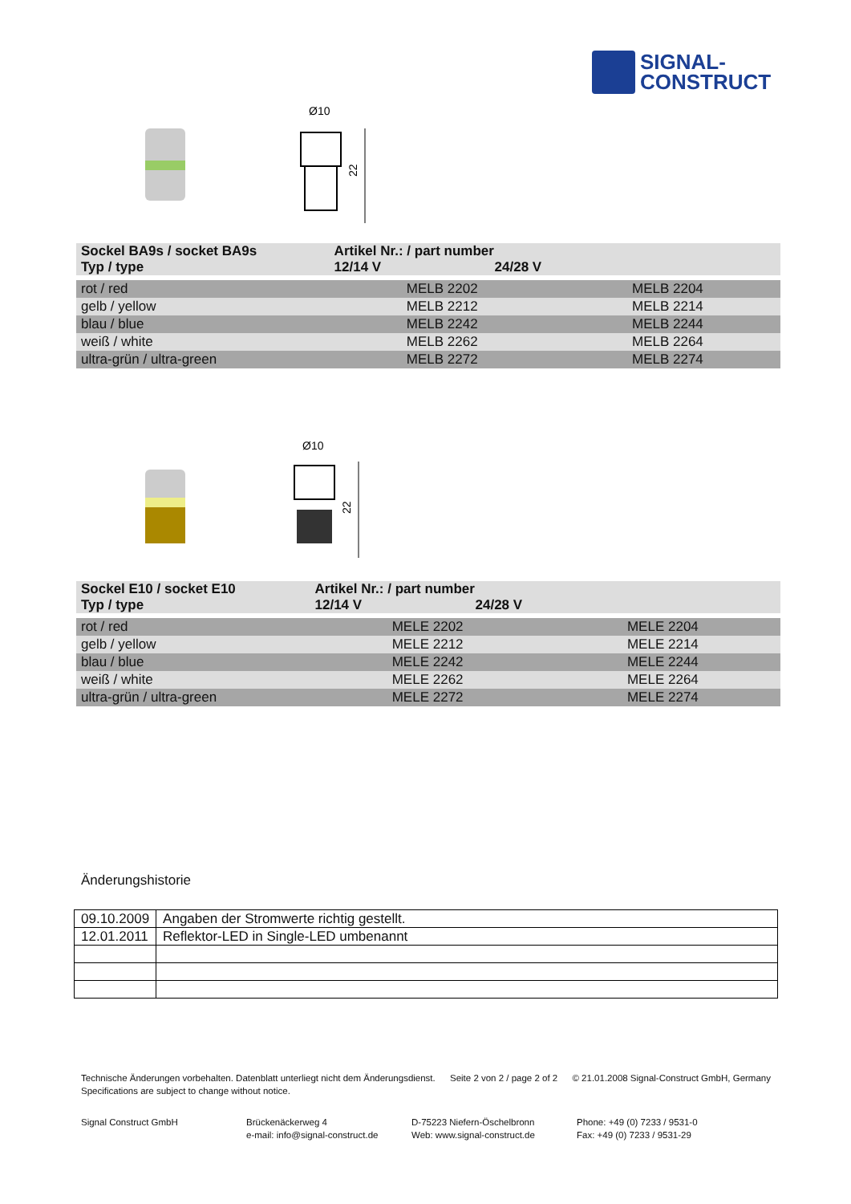SIGNAL-
CONSTRUCT
Ø10
22
| Sockel BA9s / socket BA9s Typ / type | Artikel Nr.: / part number 12/14 V 24/28 V | |
| --- | --- | --- |
| rot / red | MELB 2202 | MELB 2204 |
| gelb / yellow | MELB 2212 | MELB 2214 |
| blau / blue | MELB 2242 | MELB 2244 |
| weiß / white | MELB 2262 | MELB 2264 |
| ultra-grün / ultra-green | MELB 2272 | MELB 2274 |
Ø10
22
| Sockel E10 / socket E10 Typ / type | Artikel Nr.: / part number 12/14 V 24/28 V | |
| --- | --- | --- |
| rot / red | MELE 2202 | MELE 2204 |
| gelb / yellow | MELE 2212 | MELE 2214 |
| blau / blue | MELE 2242 | MELE 2244 |
| weiß / white | MELE 2262 | MELE 2264 |
| ultra-grün / ultra-green | MELE 2272 | MELE 2274 |
Änderungshistorie
| 09.10.2009 | Angaben der Stromwerte richtig gestellt. |
| 12.01.2011 | Reflektor-LED in Single-LED umbenannt |
Technische Änderungen vorbehalten. Datenblatt unterliegt nicht dem Änderungsdienst.
Specifications are subject to change without notice.
Seite 2 von 2 / page 2 of 2 © 21.01.2008 Signal-Construct GmbH, Germany
Signal Construct GmbH Brückenäckerweg 4
e-mail: info@signal-construct.de
D-75223 Niefern-Öschelbronn
Web: www.signal-construct.de
Phone: +49 (0) 7233 / 9531-0
Fax: +49 (0) 7233 / 9531-29